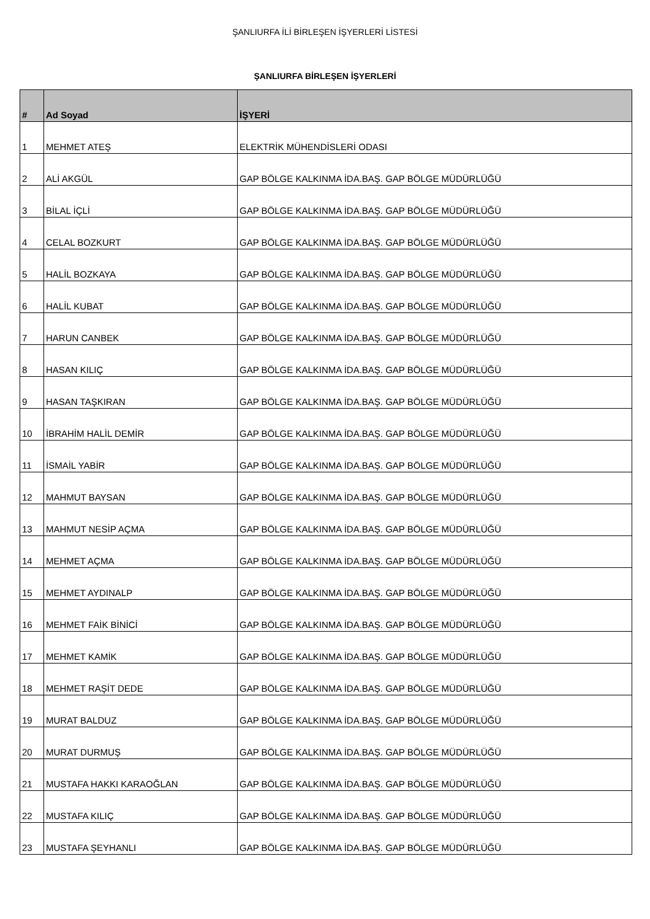ŞANLIURFA İLİ BİRLEŞEN İŞYERLERİ LİSTESİ
ŞANLIURFA BİRLEŞEN İŞYERLERİ
| # | Ad Soyad | İŞYERİ |
| --- | --- | --- |
| 1 | MEHMET ATEŞ | ELEKTRİK MÜHENDİSLERİ ODASI |
| 2 | ALİ AKGÜL | GAP BÖLGE KALKINMA İDA.BAŞ. GAP BÖLGE MÜDÜRLÜĞÜ |
| 3 | BİLAL İÇLİ | GAP BÖLGE KALKINMA İDA.BAŞ. GAP BÖLGE MÜDÜRLÜĞÜ |
| 4 | CELAL BOZKURT | GAP BÖLGE KALKINMA İDA.BAŞ. GAP BÖLGE MÜDÜRLÜĞÜ |
| 5 | HALİL BOZKAYA | GAP BÖLGE KALKINMA İDA.BAŞ. GAP BÖLGE MÜDÜRLÜĞÜ |
| 6 | HALİL KUBAT | GAP BÖLGE KALKINMA İDA.BAŞ. GAP BÖLGE MÜDÜRLÜĞÜ |
| 7 | HARUN CANBEK | GAP BÖLGE KALKINMA İDA.BAŞ. GAP BÖLGE MÜDÜRLÜĞÜ |
| 8 | HASAN KILIÇ | GAP BÖLGE KALKINMA İDA.BAŞ. GAP BÖLGE MÜDÜRLÜĞÜ |
| 9 | HASAN TAŞKIRAN | GAP BÖLGE KALKINMA İDA.BAŞ. GAP BÖLGE MÜDÜRLÜĞÜ |
| 10 | İBRAHİM HALİL DEMİR | GAP BÖLGE KALKINMA İDA.BAŞ. GAP BÖLGE MÜDÜRLÜĞÜ |
| 11 | İSMAİL YABİR | GAP BÖLGE KALKINMA İDA.BAŞ. GAP BÖLGE MÜDÜRLÜĞÜ |
| 12 | MAHMUT BAYSAN | GAP BÖLGE KALKINMA İDA.BAŞ. GAP BÖLGE MÜDÜRLÜĞÜ |
| 13 | MAHMUT NESİP AÇMA | GAP BÖLGE KALKINMA İDA.BAŞ. GAP BÖLGE MÜDÜRLÜĞÜ |
| 14 | MEHMET AÇMA | GAP BÖLGE KALKINMA İDA.BAŞ. GAP BÖLGE MÜDÜRLÜĞÜ |
| 15 | MEHMET AYDINALP | GAP BÖLGE KALKINMA İDA.BAŞ. GAP BÖLGE MÜDÜRLÜĞÜ |
| 16 | MEHMET FAİK BİNİCİ | GAP BÖLGE KALKINMA İDA.BAŞ. GAP BÖLGE MÜDÜRLÜĞÜ |
| 17 | MEHMET KAMİK | GAP BÖLGE KALKINMA İDA.BAŞ. GAP BÖLGE MÜDÜRLÜĞÜ |
| 18 | MEHMET RAŞİT DEDE | GAP BÖLGE KALKINMA İDA.BAŞ. GAP BÖLGE MÜDÜRLÜĞÜ |
| 19 | MURAT BALDUZ | GAP BÖLGE KALKINMA İDA.BAŞ. GAP BÖLGE MÜDÜRLÜĞÜ |
| 20 | MURAT DURMUŞ | GAP BÖLGE KALKINMA İDA.BAŞ. GAP BÖLGE MÜDÜRLÜĞÜ |
| 21 | MUSTAFA HAKKI KARAOĞLAN | GAP BÖLGE KALKINMA İDA.BAŞ. GAP BÖLGE MÜDÜRLÜĞÜ |
| 22 | MUSTAFA KILIÇ | GAP BÖLGE KALKINMA İDA.BAŞ. GAP BÖLGE MÜDÜRLÜĞÜ |
| 23 | MUSTAFA ŞEYHANLI | GAP BÖLGE KALKINMA İDA.BAŞ. GAP BÖLGE MÜDÜRLÜĞÜ |